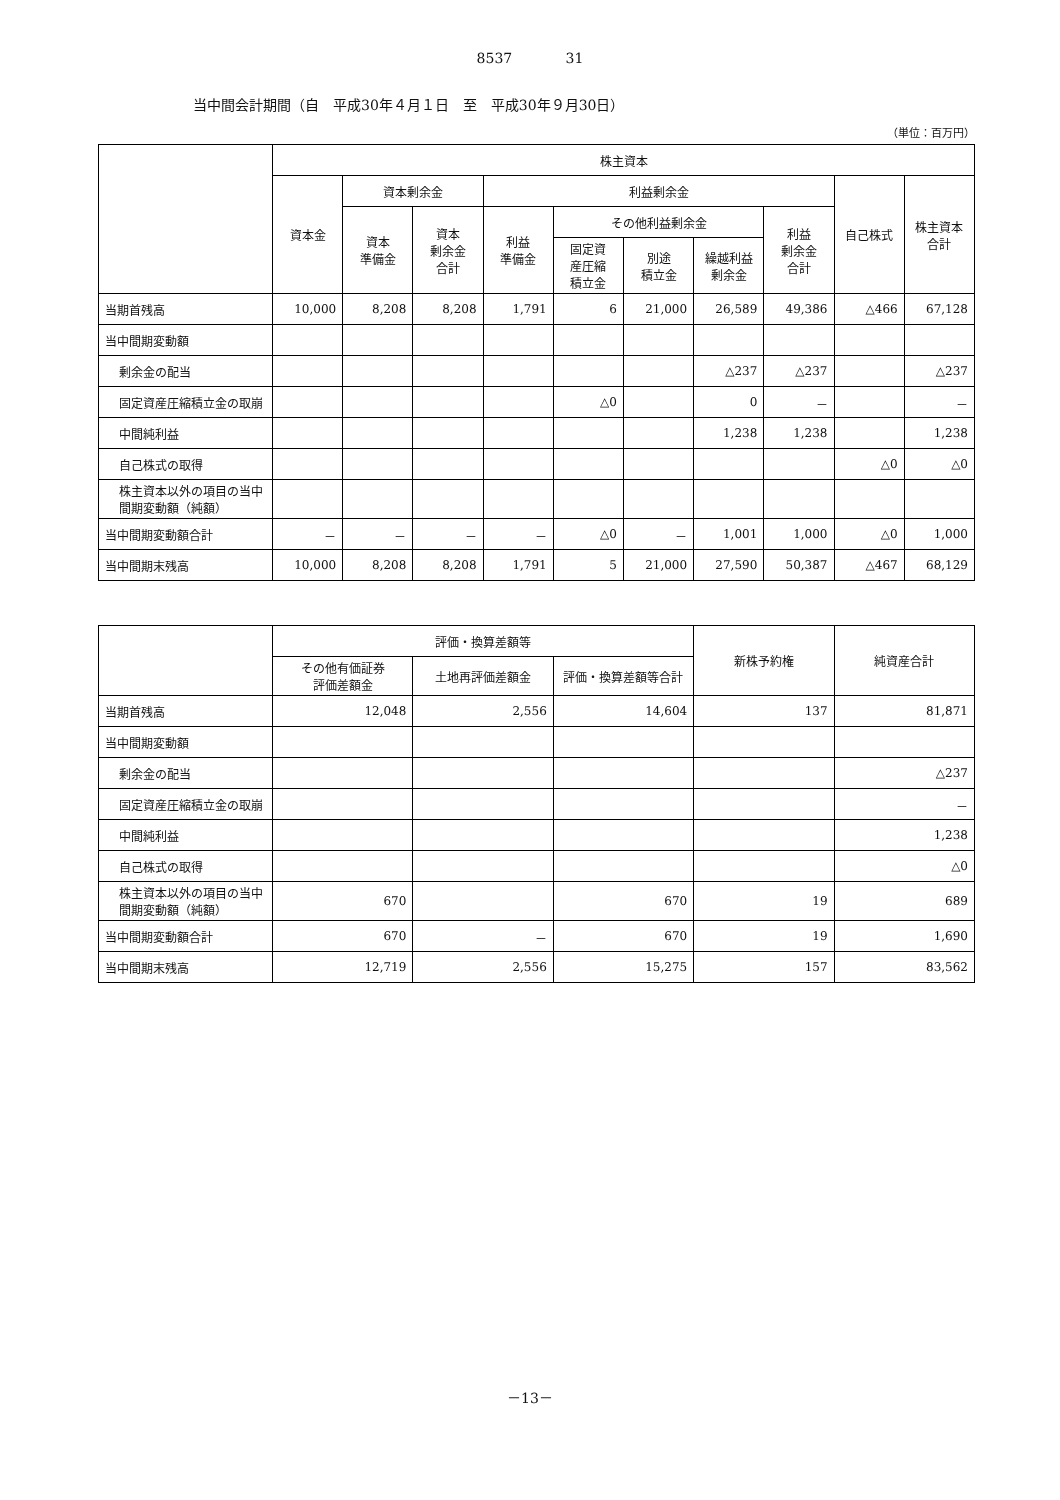8537 31
当中間会計期間（自　平成30年４月１日　至　平成30年９月30日）
（単位：百万円）
| | 株主資本 | | | | | | | | | |
| --- | --- | --- | --- | --- | --- | --- | --- | --- | --- | --- |
| | 資本金 | 資本剰余金 | | 利益剰余金 | | | | | 自己株式 | 株主資本 合計 |
| | | 資本 準備金 | 資本 剰余金 合計 | 利益 準備金 | その他利益剰余金 | | | 利益 剰余金 合計 | | |
| | | | | | 固定資 産圧縮 積立金 | 別途 積立金 | 繰越利益 剰余金 | | | |
| 当期首残高 | 10,000 | 8,208 | 8,208 | 1,791 | 6 | 21,000 | 26,589 | 49,386 | △466 | 67,128 |
| 当中間期変動額 | | | | | | | | | | |
| 剰余金の配当 | | | | | | | △237 | △237 | | △237 |
| 固定資産圧縮積立金の取崩 | | | | | △0 | | 0 | － | | － |
| 中間純利益 | | | | | | | 1,238 | 1,238 | | 1,238 |
| 自己株式の取得 | | | | | | | | | △0 | △0 |
| 株主資本以外の項目の当中間期変動額（純額） | | | | | | | | | | |
| 当中間期変動額合計 | － | － | － | － | △0 | － | 1,001 | 1,000 | △0 | 1,000 |
| 当中間期末残高 | 10,000 | 8,208 | 8,208 | 1,791 | 5 | 21,000 | 27,590 | 50,387 | △467 | 68,129 |
| | 評価・換算差額等 | | | 新株予約権 | 純資産合計 |
| --- | --- | --- | --- | --- | --- |
| | その他有価証券 評価差額金 | 土地再評価差額金 | 評価・換算差額等合計 | | |
| 当期首残高 | 12,048 | 2,556 | 14,604 | 137 | 81,871 |
| 当中間期変動額 | | | | | |
| 剰余金の配当 | | | | | △237 |
| 固定資産圧縮積立金の取崩 | | | | | － |
| 中間純利益 | | | | | 1,238 |
| 自己株式の取得 | | | | | △0 |
| 株主資本以外の項目の当中間期変動額（純額） | 670 | | 670 | 19 | 689 |
| 当中間期変動額合計 | 670 | － | 670 | 19 | 1,690 |
| 当中間期末残高 | 12,719 | 2,556 | 15,275 | 157 | 83,562 |
－13－